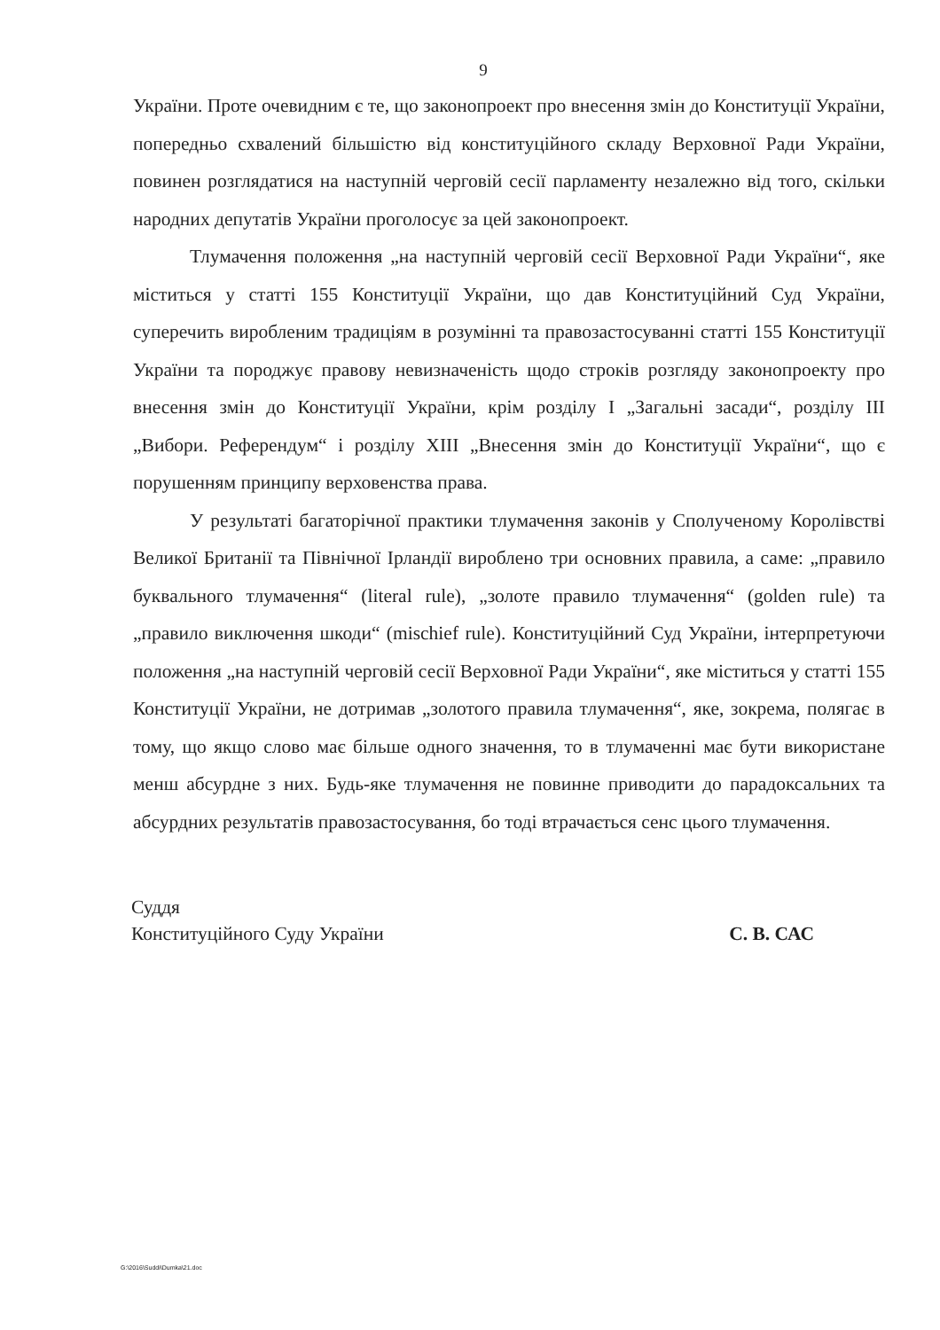9
України. Проте очевидним є те, що законопроект про внесення змін до Конституції України, попередньо схвалений більшістю від конституційного складу Верховної Ради України, повинен розглядатися на наступній черговій сесії парламенту незалежно від того, скільки народних депутатів України проголосує за цей законопроект.
Тлумачення положення „на наступній черговій сесії Верховної Ради України“, яке міститься у статті 155 Конституції України, що дав Конституційний Суд України, суперечить виробленим традиціям в розумінні та правозастосуванні статті 155 Конституції України та породжує правову невизначеність щодо строків розгляду законопроекту про внесення змін до Конституції України, крім розділу I „Загальні засади“, розділу III „Вибори. Референдум“ і розділу XIII „Внесення змін до Конституції України“, що є порушенням принципу верховенства права.
У результаті багаторічної практики тлумачення законів у Сполученому Королівстві Великої Британії та Північної Ірландії вироблено три основних правила, а саме: „правило буквального тлумачення“ (literal rule), „золоте правило тлумачення“ (golden rule) та „правило виключення шкоди“ (mischief rule). Конституційний Суд України, інтерпретуючи положення „на наступній черговій сесії Верховної Ради України“, яке міститься у статті 155 Конституції України, не дотримав „золотого правила тлумачення“, яке, зокрема, полягає в тому, що якщо слово має більше одного значення, то в тлумаченні має бути використане менш абсурдне з них. Будь-яке тлумачення не повинне приводити до парадоксальних та абсурдних результатів правозастосування, бо тоді втрачається сенс цього тлумачення.
Суддя
Конституційного Суду України С. В. САС
G:\2016\Suddi\Dumka\21.doc